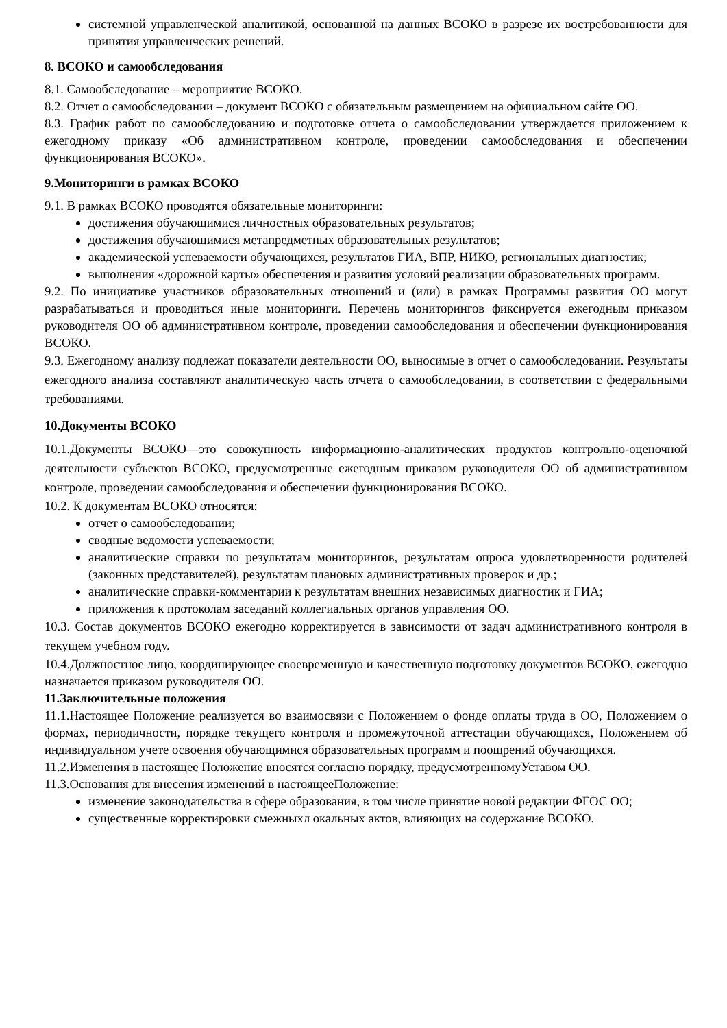системной управленческой аналитикой, основанной на данных ВСОКО в разрезе их востребованности для принятия управленческих решений.
8. ВСОКО и самообследования
8.1. Самообследование – мероприятие ВСОКО.
8.2. Отчет о самообследовании – документ ВСОКО с обязательным размещением на официальном сайте ОО.
8.3. График работ по самообследованию и подготовке отчета о самообследовании утверждается приложением к ежегодному приказу «Об административном контроле, проведении самообследования и обеспечении функционирования ВСОКО».
9.Мониторинги в рамках ВСОКО
9.1. В рамках ВСОКО проводятся обязательные мониторинги:
достижения обучающимися личностных образовательных результатов;
достижения обучающимися метапредметных образовательных результатов;
академической успеваемости обучающихся, результатов ГИА, ВПР, НИКО, региональных диагностик;
выполнения «дорожной карты» обеспечения и развития условий реализации образовательных программ.
9.2. По инициативе участников образовательных отношений и (или) в рамках Программы развития ОО могут разрабатываться и проводиться иные мониторинги. Перечень мониторингов фиксируется ежегодным приказом руководителя ОО об административном контроле, проведении самообследования и обеспечении функционирования ВСОКО.
9.3. Ежегодному анализу подлежат показатели деятельности ОО, выносимые в отчет о самообследовании. Результаты ежегодного анализа составляют аналитическую часть отчета о самообследовании, в соответствии с федеральными требованиями.
10.Документы ВСОКО
10.1.Документы ВСОКО—это совокупность информационно-аналитических продуктов контрольно-оценочной деятельности субъектов ВСОКО, предусмотренные ежегодным приказом руководителя ОО об административном контроле, проведении самообследования и обеспечении функционирования ВСОКО.
10.2. К документам ВСОКО относятся:
отчет о самообследовании;
сводные ведомости успеваемости;
аналитические справки по результатам мониторингов, результатам опроса удовлетворенности родителей (законных представителей), результатам плановых административных проверок и др.;
аналитические справки-комментарии к результатам внешних независимых диагностик и ГИА;
приложения к протоколам заседаний коллегиальных органов управления ОО.
10.3. Состав документов ВСОКО ежегодно корректируется в зависимости от задач административного контроля в текущем учебном году.
10.4.Должностное лицо, координирующее своевременную и качественную подготовку документов ВСОКО, ежегодно назначается приказом руководителя ОО.
11.Заключительные положения
11.1.Настоящее Положение реализуется во взаимосвязи с Положением о фонде оплаты труда в ОО, Положением о формах, периодичности, порядке текущего контроля и промежуточной аттестации обучающихся, Положением об индивидуальном учете освоения обучающимися образовательных программ и поощрений обучающихся.
11.2.Изменения в настоящее Положение вносятся согласно порядку, предусмотренномуУставом ОО.
11.3.Основания для внесения изменений в настоящееПоложение:
изменение законодательства в сфере образования, в том числе принятие новой редакции ФГОС ОО;
существенные корректировки смежныхл окальных актов, влияющих на содержание ВСОКО.